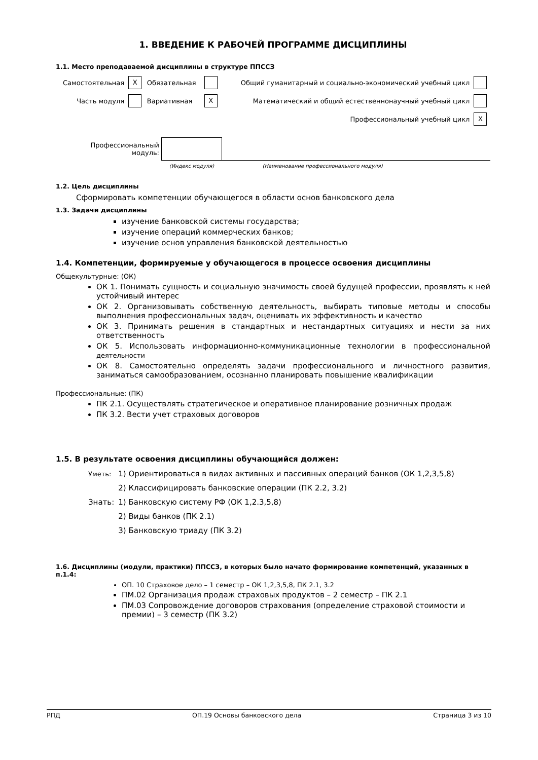1. ВВЕДЕНИЕ К РАБОЧЕЙ ПРОГРАММЕ ДИСЦИПЛИНЫ
1.1. Место преподаваемой дисциплины в структуре ППССЗ
| Самостоятельная | X | Обязательная | | Общий гуманитарный и социально-экономический учебный цикл | |
| Часть модуля | | Вариативная | X | Математический и общий естественнонаучный учебный цикл | |
| | | | | Профессиональный учебный цикл | X |
| Профессиональный модуль: | | |
| | (Индекс модуля) | (Наименование профессионального модуля) |
1.2. Цель дисциплины
Сформировать компетенции обучающегося в области основ банковского дела
1.3. Задачи дисциплины
изучение банковской системы государства;
изучение операций коммерческих банков;
изучение основ управления банковской деятельностью
1.4. Компетенции, формируемые у обучающегося в процессе освоения дисциплины
Общекультурные: (ОК)
ОК 1. Понимать сущность и социальную значимость своей будущей профессии, проявлять к ней устойчивый интерес
ОК 2. Организовывать собственную деятельность, выбирать типовые методы и способы выполнения профессиональных задач, оценивать их эффективность и качество
ОК 3. Принимать решения в стандартных и нестандартных ситуациях и нести за них ответственность
ОК 5. Использовать информационно-коммуникационные технологии в профессиональной деятельности
ОК 8. Самостоятельно определять задачи профессионального и личностного развития, заниматься самообразованием, осознанно планировать повышение квалификации
Профессиональные: (ПК)
ПК 2.1. Осуществлять стратегическое и оперативное планирование розничных продаж
ПК 3.2. Вести учет страховых договоров
1.5. В результате освоения дисциплины обучающийся должен:
| Уметь: | 1) Ориентироваться в видах активных и пассивных операций банков (ОК 1,2,3,5,8) |
| | 2) Классифицировать банковские операции (ПК 2.2, 3.2) |
| Знать: | 1) Банковскую систему РФ (ОК 1,2.3,5,8) |
| | 2) Виды банков (ПК 2.1) |
| | 3) Банковскую триаду (ПК 3.2) |
1.6. Дисциплины (модули, практики) ППССЗ, в которых было начато формирование компетенций, указанных в п.1.4:
ОП. 10 Страховое дело – 1 семестр – ОК 1,2,3,5,8, ПК 2.1, 3.2
ПМ.02 Организация продаж страховых продуктов – 2 семестр – ПК 2.1
ПМ.03 Сопровождение договоров страхования (определение страховой стоимости и премии) – 3 семестр (ПК 3.2)
РПД ОП.19 Основы банковского дела Страница 3 из 10